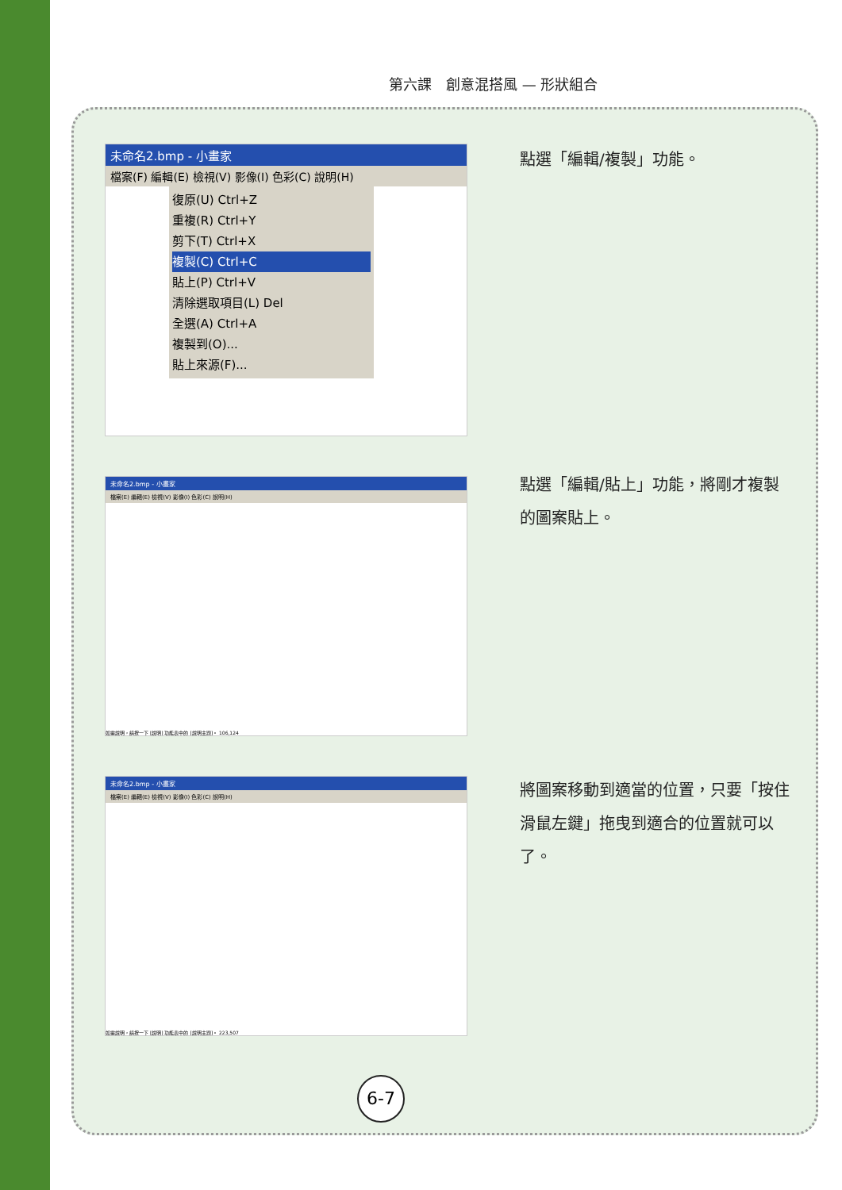第六課　創意混搭風 — 形狀組合
未命名2.bmp - 小畫家
檔案(F) 編輯(E) 檢視(V) 影像(I) 色彩(C) 說明(H)
復原(U) Ctrl+Z
重複(R) Ctrl+Y
剪下(T) Ctrl+X
複製(C) Ctrl+C
貼上(P) Ctrl+V
清除選取項目(L) Del
全選(A) Ctrl+A
複製到(O)...
貼上來源(F)...
點選「編輯/複製」功能。
未命名2.bmp - 小畫家
檔案(E) 編輯(E) 檢視(V) 影像(I) 色彩(C) 說明(H)
如需說明，請按一下 [說明] 功能表中的 [說明主題]。 106,124
點選「編輯/貼上」功能，將剛才複製的圖案貼上。
未命名2.bmp - 小畫家
檔案(E) 編輯(E) 檢視(V) 影像(I) 色彩(C) 說明(H)
如需說明，請按一下 [說明] 功能表中的 [說明主題]。 223,507
將圖案移動到適當的位置，只要「按住滑鼠左鍵」拖曳到適合的位置就可以了。
6-7